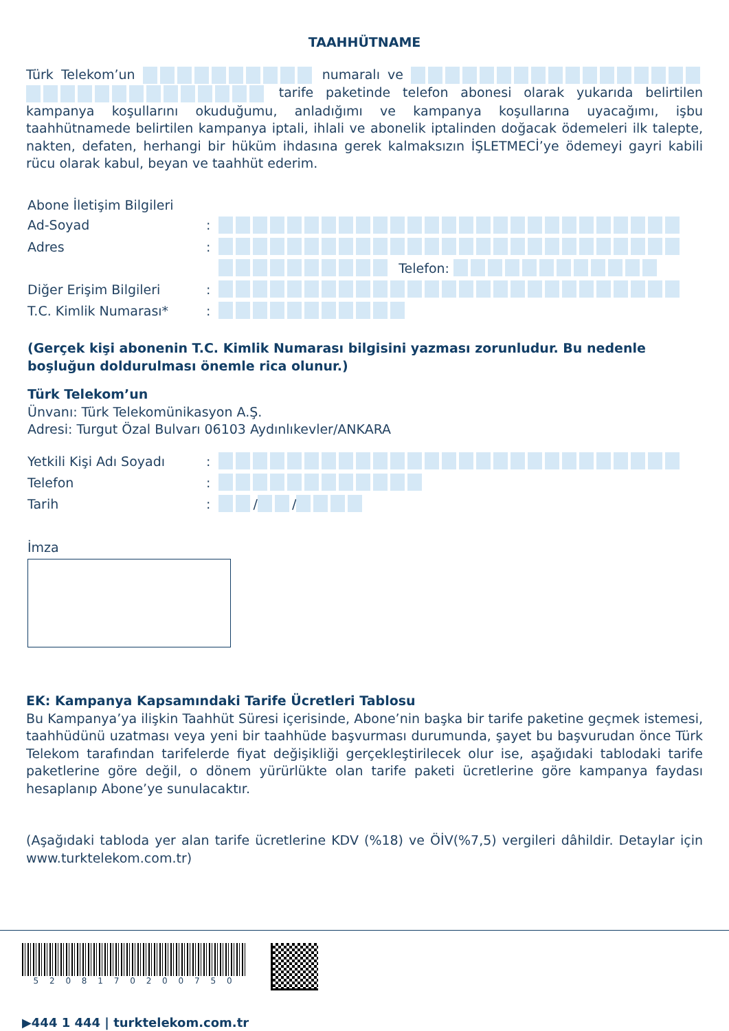TAAHHÜTNAME
Türk Telekom’un numaralı ve tarife paketinde telefon abonesi olarak yukarıda belirtilen kampanya koşullarını okuduğumu, anladığımı ve kampanya koşullarına uyacağımı, işbu taahhütnamede belirtilen kampanya iptali, ihlali ve abonelik iptalinden doğacak ödemeleri ilk talepte, nakten, defaten, herhangi bir hüküm ihdasına gerek kalmaksızın İŞLETMECİ’ye ödemeyi gayri kabili rücu olarak kabul, beyan ve taahhüt ederim.
Abone İletişim Bilgileri
Ad-Soyad:
Adres:
Telefon:
Diğer Erişim Bilgileri:
T.C. Kimlik Numarası*:
(Gerçek kişi abonenin T.C. Kimlik Numarası bilgisini yazması zorunludur. Bu nedenle boşluğun doldurulması önemle rica olunur.)
Türk Telekom’un
Ünvanı: Türk Telekomünikasyon A.Ş.
Adresi: Turgut Özal Bulvarı 06103 Aydınlıkevler/ANKARA
Yetkili Kişi Adı Soyadı:
Telefon:
Tarih: / /
İmza
EK: Kampanya Kapsamındaki Tarife Ücretleri Tablosu
Bu Kampanya’ya ilişkin Taahhüt Süresi içerisinde, Abone’nin başka bir tarife paketine geçmek istemesi, taahhüdünü uzatması veya yeni bir taahhüde başvurması durumunda, şayet bu başvurudan önce Türk Telekom tarafından tarifelerde fiyat değişikliği gerçekleştirilecek olur ise, aşağıdaki tablodaki tarife paketlerine göre değil, o dönem yürürlükte olan tarife paketi ücretlerine göre kampanya faydası hesaplanıp Abone’ye sunulacaktır.
(Aşağıdaki tabloda yer alan tarife ücretlerine KDV (%18) ve ÖİV(%7,5) vergileri dâhildir. Detaylar için www.turktelekom.com.tr)
5 2 0 8 1 7 0 2 0 0 7 5 0
▶444 1 444 | turktelekom.com.tr